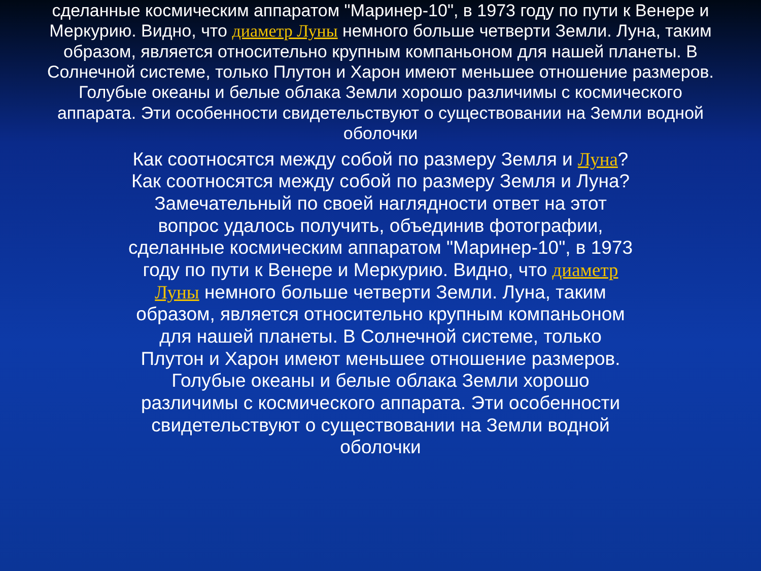сделанные космическим аппаратом "Маринер-10", в 1973 году по пути к Венере и Меркурию. Видно, что диаметр Луны немного больше четверти Земли. Луна, таким образом, является относительно крупным компаньоном для нашей планеты. В Солнечной системе, только Плутон и Харон имеют меньшее отношение размеров. Голубые океаны и белые облака Земли хорошо различимы с космического аппарата. Эти особенности свидетельствуют о существовании на Земли водной оболочки
Как соотносятся между собой по размеру Земля и Луна? Как соотносятся между собой по размеру Земля и Луна? Замечательный по своей наглядности ответ на этот вопрос удалось получить, объединив фотографии, сделанные космическим аппаратом "Маринер-10", в 1973 году по пути к Венере и Меркурию. Видно, что диаметр Луны немного больше четверти Земли. Луна, таким образом, является относительно крупным компаньоном для нашей планеты. В Солнечной системе, только Плутон и Харон имеют меньшее отношение размеров. Голубые океаны и белые облака Земли хорошо различимы с космического аппарата. Эти особенности свидетельствуют о существовании на Земли водной оболочки